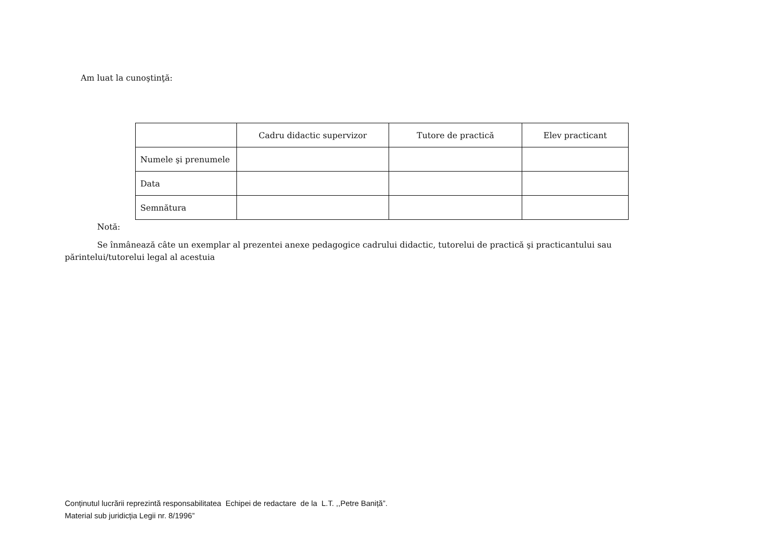Am luat la cunoştinţă:
| | Cadru didactic supervizor | Tutore de practică | Elev practicant |
| --- | --- | --- | --- |
| Numele şi prenumele | | | |
| Data | | | |
| Semnătura | | | |
Notă:
Se înmânează câte un exemplar al prezentei anexe pedagogice cadrului didactic, tutorelui de practică şi practicantului sau părintelui/tutorelui legal al acestuia
Conținutul lucrării reprezintă responsabilitatea Echipei de redactare de la L.T. ,,Petre Baniță”.
Material sub juridicția Legii nr. 8/1996”